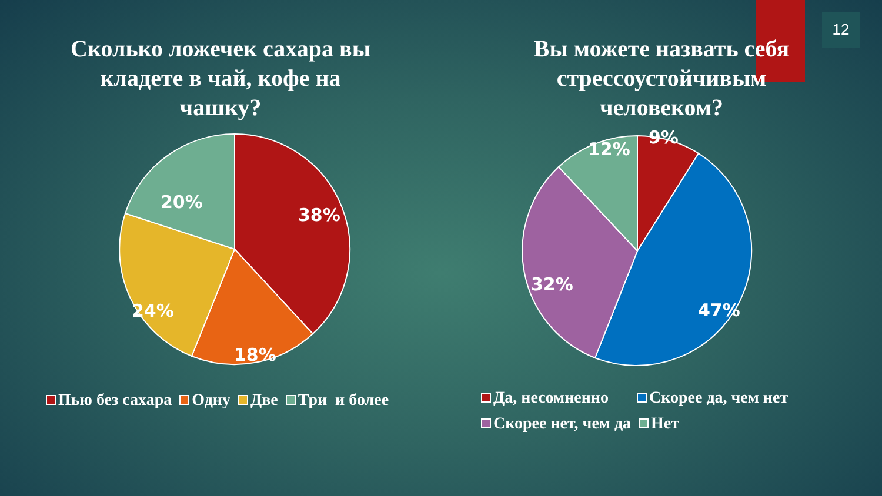12
Сколько ложечек сахара вы
кладете в чай, кофе на
чашку?
38%
18%
24%
20%
Пью без сахара Одну Две Три и более
Вы можете назвать себя
стрессоустойчивым
человеком?
9%
12%
32%
47%
Да, несомненно Скорее да, чем нет
Скорее нет, чем да Нет